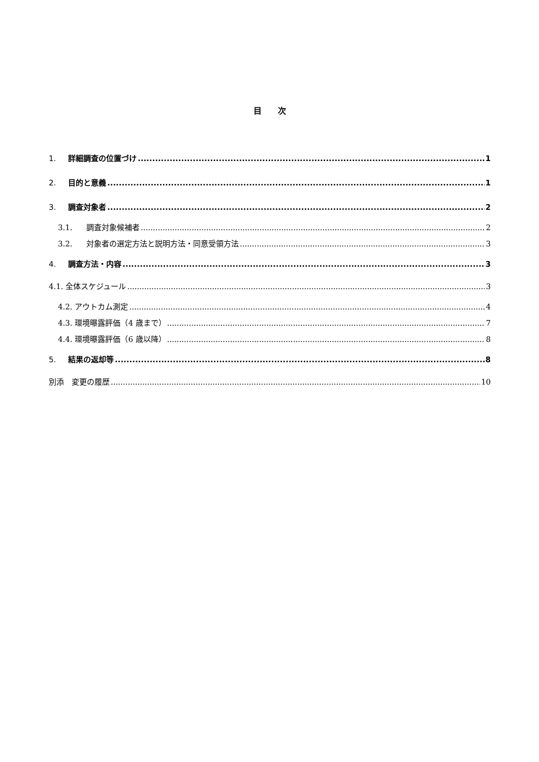目　　次
1. 詳細調査の位置づけ 1
2. 目的と意義 1
3. 調査対象者 2
3.1. 調査対象候補者 2
3.2. 対象者の選定方法と説明方法・同意受領方法 3
4. 調査方法・内容 3
4.1. 全体スケジュール 3
4.2. アウトカム測定 4
4.3. 環境曝露評価（4 歳まで） 7
4.4. 環境曝露評価（6 歳以降） 8
5. 結果の返却等 8
別添　変更の履歴 10